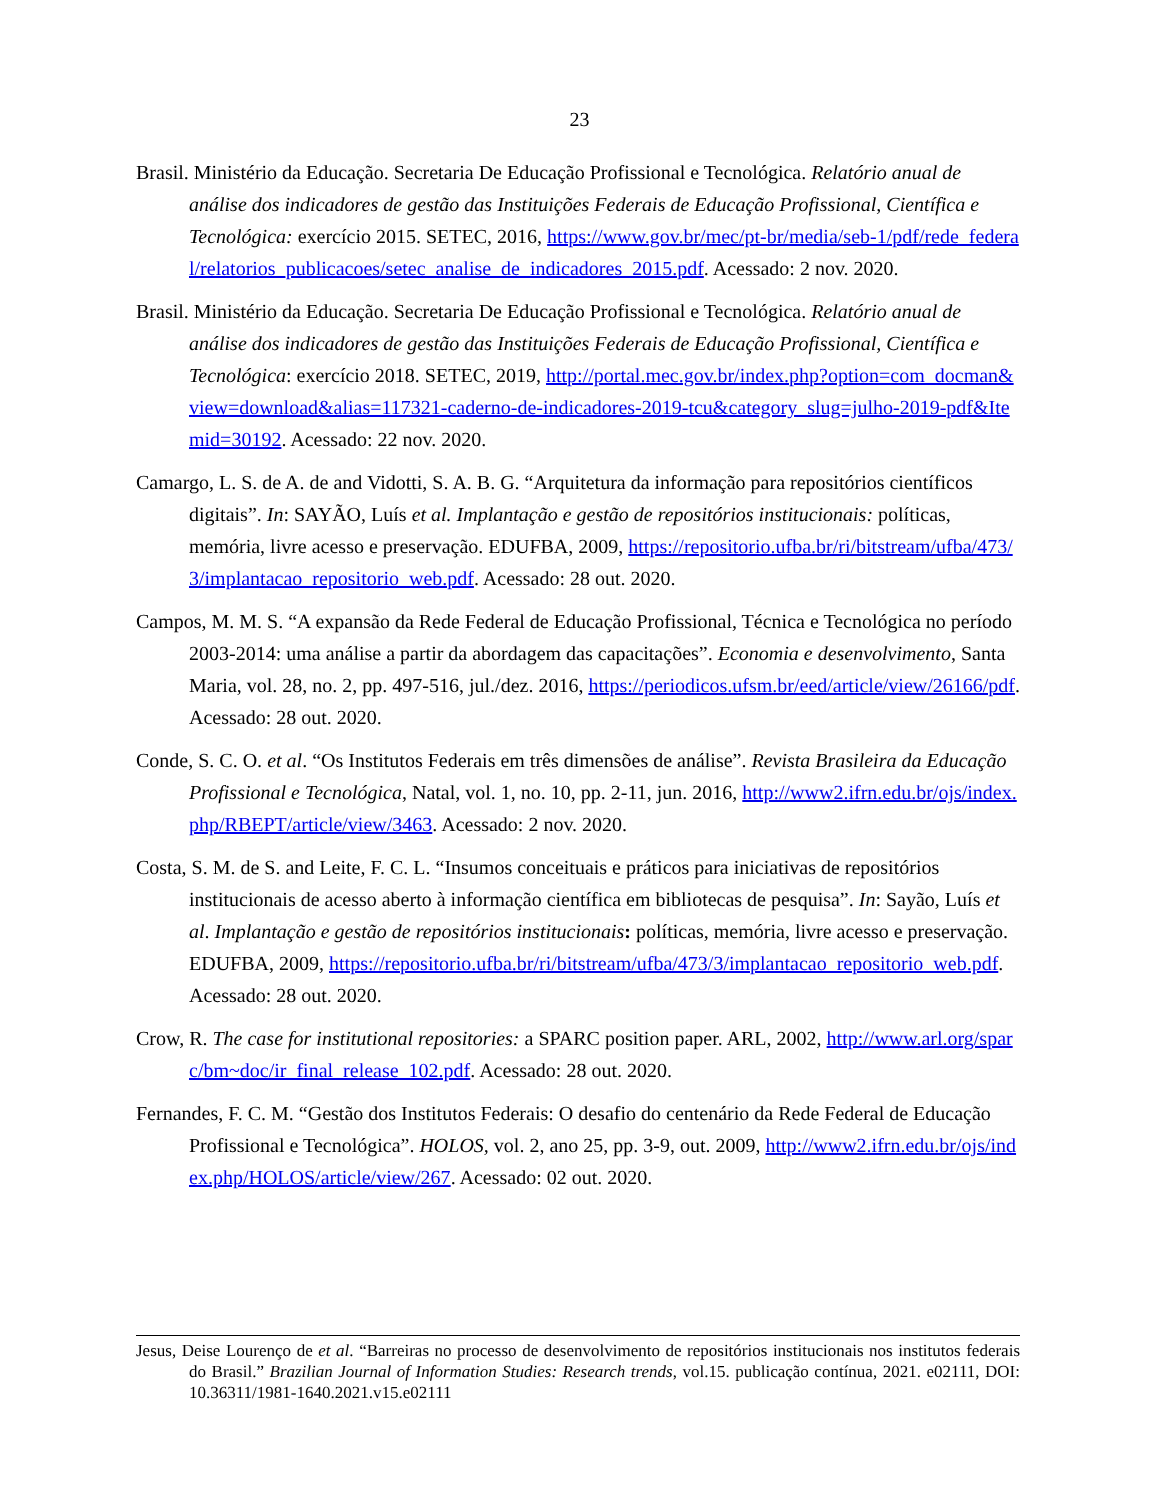23
Brasil. Ministério da Educação. Secretaria De Educação Profissional e Tecnológica. Relatório anual de análise dos indicadores de gestão das Instituições Federais de Educação Profissional, Científica e Tecnológica: exercício 2015. SETEC, 2016, https://www.gov.br/mec/pt-br/media/seb-1/pdf/rede_federal/relatorios_publicacoes/setec_analise_de_indicadores_2015.pdf. Acessado: 2 nov. 2020.
Brasil. Ministério da Educação. Secretaria De Educação Profissional e Tecnológica. Relatório anual de análise dos indicadores de gestão das Instituições Federais de Educação Profissional, Científica e Tecnológica: exercício 2018. SETEC, 2019, http://portal.mec.gov.br/index.php?option=com_docman&view=download&alias=117321-caderno-de-indicadores-2019-tcu&category_slug=julho-2019-pdf&Itemid=30192. Acessado: 22 nov. 2020.
Camargo, L. S. de A. de and Vidotti, S. A. B. G. “Arquitetura da informação para repositórios científicos digitais”. In: SAYÃO, Luís et al. Implantação e gestão de repositórios institucionais: políticas, memória, livre acesso e preservação. EDUFBA, 2009, https://repositorio.ufba.br/ri/bitstream/ufba/473/3/implantacao_repositorio_web.pdf. Acessado: 28 out. 2020.
Campos, M. M. S. “A expansão da Rede Federal de Educação Profissional, Técnica e Tecnológica no período 2003-2014: uma análise a partir da abordagem das capacitações”. Economia e desenvolvimento, Santa Maria, vol. 28, no. 2, pp. 497-516, jul./dez. 2016, https://periodicos.ufsm.br/eed/article/view/26166/pdf. Acessado: 28 out. 2020.
Conde, S. C. O. et al. “Os Institutos Federais em três dimensões de análise”. Revista Brasileira da Educação Profissional e Tecnológica, Natal, vol. 1, no. 10, pp. 2-11, jun. 2016, http://www2.ifrn.edu.br/ojs/index.php/RBEPT/article/view/3463. Acessado: 2 nov. 2020.
Costa, S. M. de S. and Leite, F. C. L. “Insumos conceituais e práticos para iniciativas de repositórios institucionais de acesso aberto à informação científica em bibliotecas de pesquisa”. In: Sayão, Luís et al. Implantação e gestão de repositórios institucionais: políticas, memória, livre acesso e preservação. EDUFBA, 2009, https://repositorio.ufba.br/ri/bitstream/ufba/473/3/implantacao_repositorio_web.pdf. Acessado: 28 out. 2020.
Crow, R. The case for institutional repositories: a SPARC position paper. ARL, 2002, http://www.arl.org/sparc/bm~doc/ir_final_release_102.pdf. Acessado: 28 out. 2020.
Fernandes, F. C. M. “Gestão dos Institutos Federais: O desafio do centenário da Rede Federal de Educação Profissional e Tecnológica”. HOLOS, vol. 2, ano 25, pp. 3-9, out. 2009, http://www2.ifrn.edu.br/ojs/index.php/HOLOS/article/view/267. Acessado: 02 out. 2020.
Jesus, Deise Lourenço de et al. “Barreiras no processo de desenvolvimento de repositórios institucionais nos institutos federais do Brasil.” Brazilian Journal of Information Studies: Research trends, vol.15. publicação contínua, 2021. e02111, DOI: 10.36311/1981-1640.2021.v15.e02111